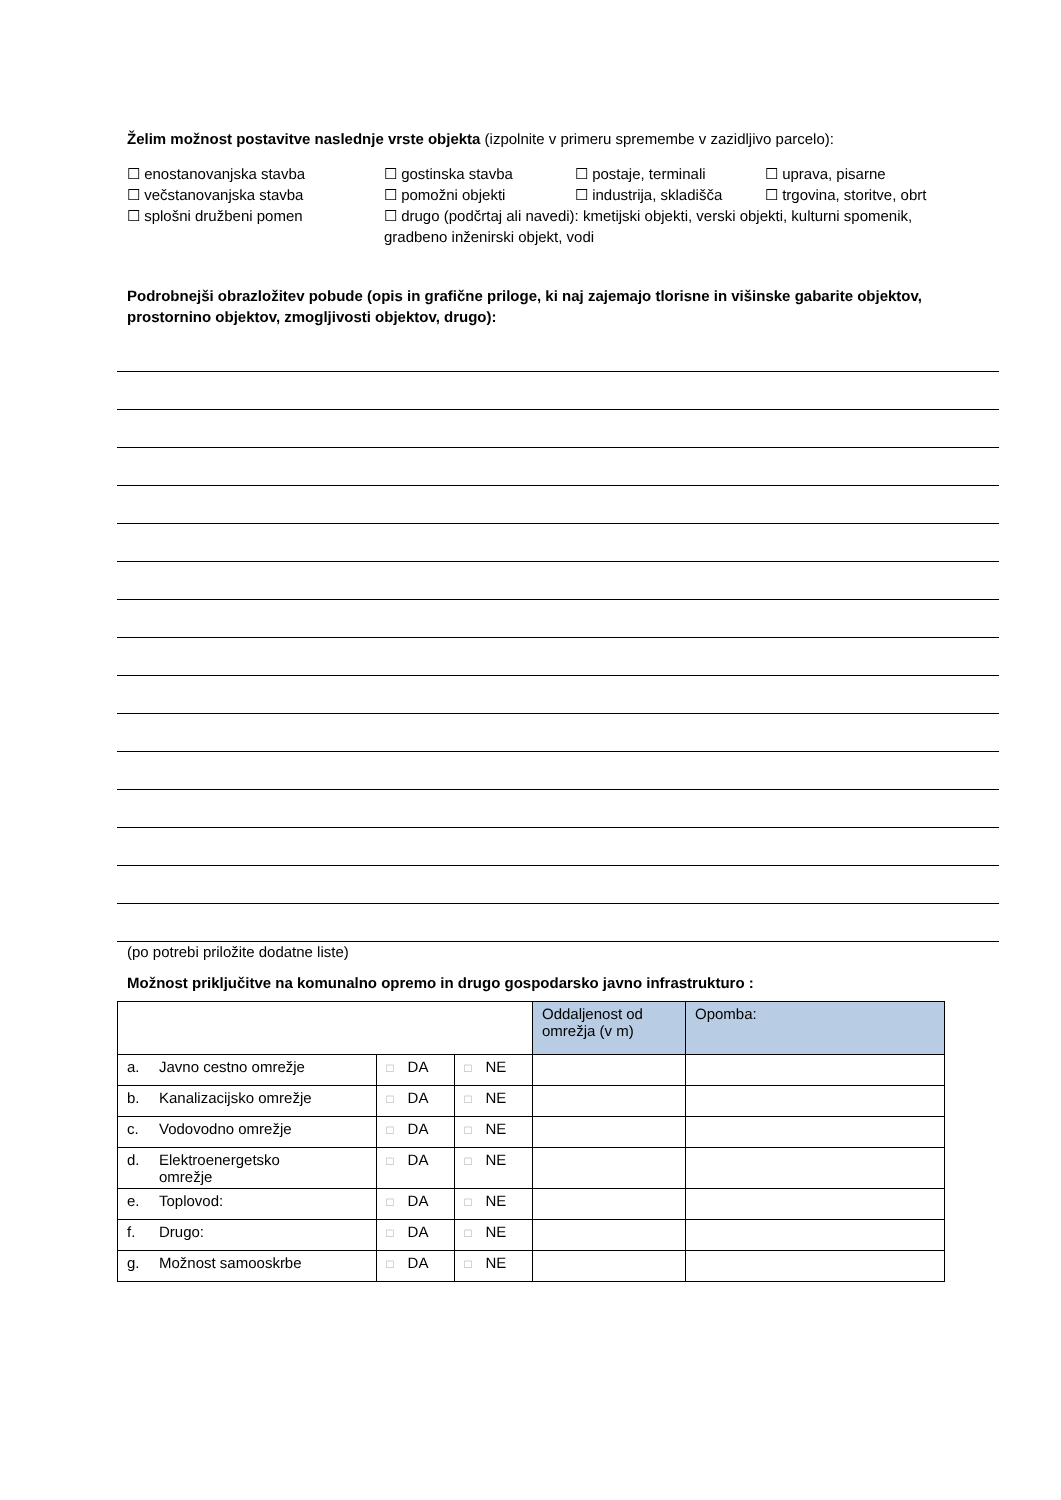Želim možnost postavitve naslednje vrste objekta (izpolnite v primeru spremembe v zazidljivo parcelo):
☐ enostanovanjska stavba
☐ gostinska stavba
☐ postaje, terminali
☐ uprava, pisarne
☐ večstanovanjska stavba
☐ pomožni objekti
☐ industrija, skladišča
☐ trgovina, storitve, obrt
☐ splošni družbeni pomen
☐ drugo (podčrtaj ali navedi): kmetijski objekti, verski objekti, kulturni spomenik, gradbeno inženirski objekt, vodi
Podrobnejši obrazložitev pobude (opis in grafične priloge, ki naj zajemajo tlorisne in višinske gabarite objektov, prostornino objektov, zmogljivosti objektov, drugo):
(po potrebi priložite dodatne liste)
Možnost priključitve na komunalno opremo in drugo gospodarsko javno infrastrukturo :
| | | | Oddaljenost od omrežja (v m) | Opomba: |
| a. Javno cestno omrežje | □ DA | □ NE | | |
| b. Kanalizacijsko omrežje | □ DA | □ NE | | |
| c. Vodovodno omrežje | □ DA | □ NE | | |
| d. Elektroenergetsko omrežje | □ DA | □ NE | | |
| e. Toplovod: | □ DA | □ NE | | |
| f. Drugo: | □ DA | □ NE | | |
| g. Možnost samooskrbe | □ DA | □ NE | | |